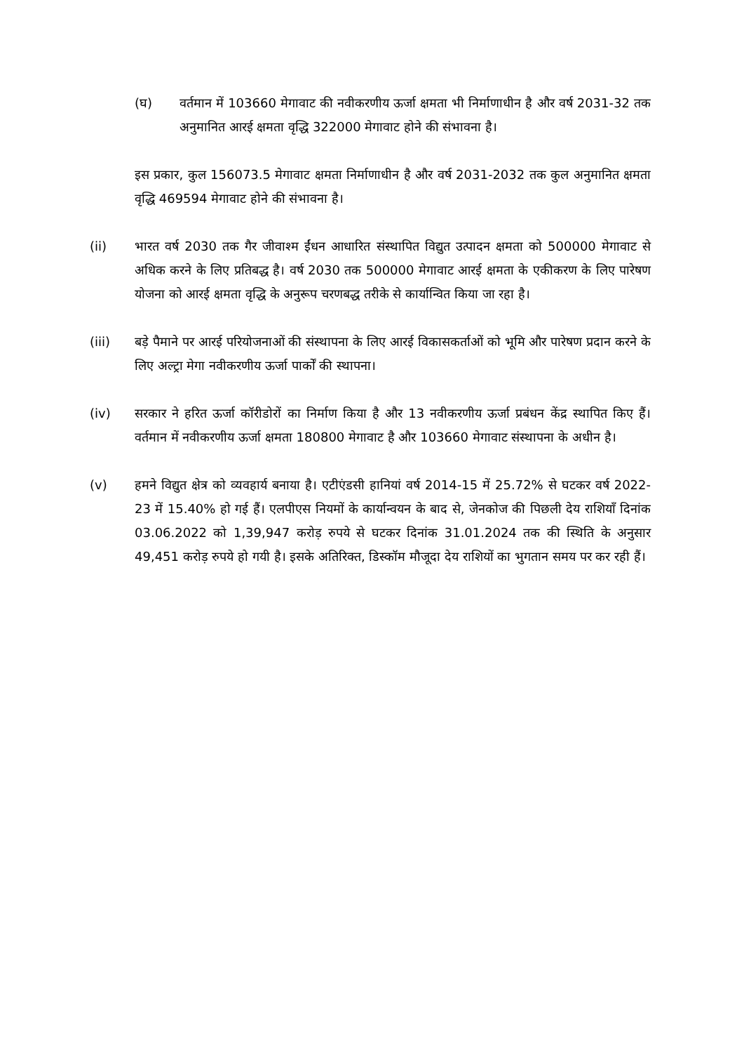(घ) वर्तमान में 103660 मेगावाट की नवीकरणीय ऊर्जा क्षमता भी निर्माणाधीन है और वर्ष 2031-32 तक अनुमानित आरई क्षमता वृद्धि 322000 मेगावाट होने की संभावना है।
इस प्रकार, कुल 156073.5 मेगावाट क्षमता निर्माणाधीन है और वर्ष 2031-2032 तक कुल अनुमानित क्षमता वृद्धि 469594 मेगावाट होने की संभावना है।
(ii) भारत वर्ष 2030 तक गैर जीवाश्म ईंधन आधारित संस्थापित विद्युत उत्पादन क्षमता को 500000 मेगावाट से अधिक करने के लिए प्रतिबद्ध है। वर्ष 2030 तक 500000 मेगावाट आरई क्षमता के एकीकरण के लिए पारेषण योजना को आरई क्षमता वृद्धि के अनुरूप चरणबद्ध तरीके से कार्यान्वित किया जा रहा है।
(iii) बड़े पैमाने पर आरई परियोजनाओं की संस्थापना के लिए आरई विकासकर्ताओं को भूमि और पारेषण प्रदान करने के लिए अल्ट्रा मेगा नवीकरणीय ऊर्जा पार्कों की स्थापना।
(iv) सरकार ने हरित ऊर्जा कॉरीडोरों का निर्माण किया है और 13 नवीकरणीय ऊर्जा प्रबंधन केंद्र स्थापित किए हैं। वर्तमान में नवीकरणीय ऊर्जा क्षमता 180800 मेगावाट है और 103660 मेगावाट संस्थापना के अधीन है।
(v) हमने विद्युत क्षेत्र को व्यवहार्य बनाया है। एटीएंडसी हानियां वर्ष 2014-15 में 25.72% से घटकर वर्ष 2022-23 में 15.40% हो गई हैं। एलपीएस नियमों के कार्यान्वयन के बाद से, जेनकोज की पिछली देय राशियाँ दिनांक 03.06.2022 को 1,39,947 करोड़ रुपये से घटकर दिनांक 31.01.2024 तक की स्थिति के अनुसार 49,451 करोड़ रुपये हो गयी है। इसके अतिरिक्त, डिस्कॉम मौजूदा देय राशियों का भुगतान समय पर कर रही हैं।